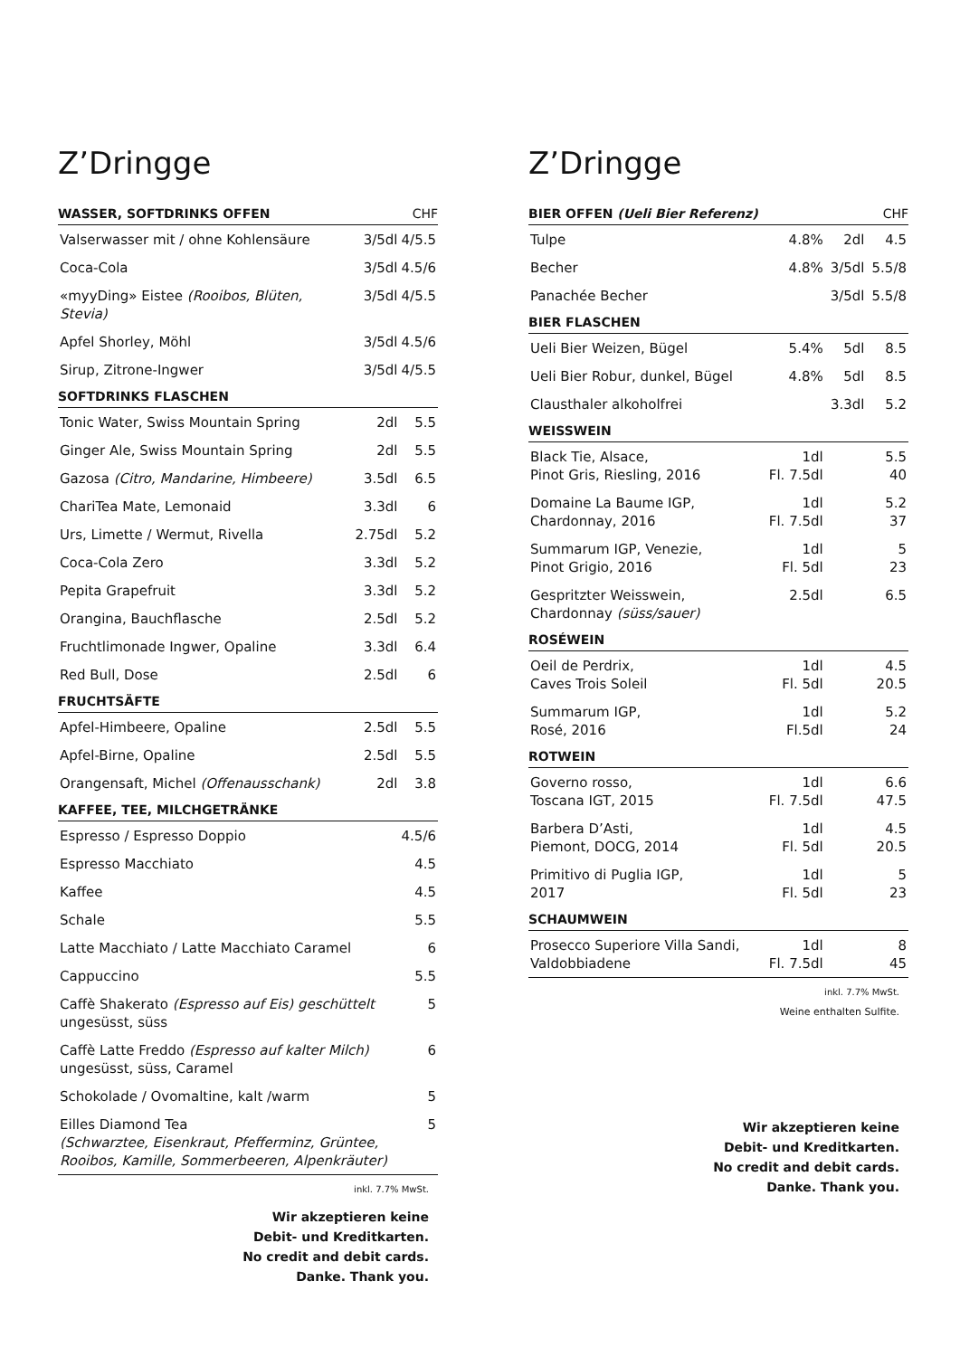Z’Dringge
| WASSER, SOFTDRINKS OFFEN | CHF | |
| --- | --- | --- |
| Valserwasser mit / ohne Kohlensäure | 3/5dl | 4/5.5 |
| Coca-Cola | 3/5dl | 4.5/6 |
| «myyDing» Eistee (Rooibos, Blüten, Stevia) | 3/5dl | 4/5.5 |
| Apfel Shorley, Möhl | 3/5dl | 4.5/6 |
| Sirup, Zitrone-Ingwer | 3/5dl | 4/5.5 |
| SOFTDRINKS FLASCHEN | | |
| Tonic Water, Swiss Mountain Spring | 2dl | 5.5 |
| Ginger Ale, Swiss Mountain Spring | 2dl | 5.5 |
| Gazosa (Citro, Mandarine, Himbeere) | 3.5dl | 6.5 |
| ChariTea Mate, Lemonaid | 3.3dl | 6 |
| Urs, Limette / Wermut, Rivella | 2.75dl | 5.2 |
| Coca-Cola Zero | 3.3dl | 5.2 |
| Pepita Grapefruit | 3.3dl | 5.2 |
| Orangina, Bauchflasche | 2.5dl | 5.2 |
| Fruchtlimonade Ingwer, Opaline | 3.3dl | 6.4 |
| Red Bull, Dose | 2.5dl | 6 |
| FRUCHTSÄFTE | | |
| Apfel-Himbeere, Opaline | 2.5dl | 5.5 |
| Apfel-Birne, Opaline | 2.5dl | 5.5 |
| Orangensaft, Michel (Offenausschank) | 2dl | 3.8 |
| KAFFEE, TEE, MILCHGETRÄNKE | | |
| Espresso / Espresso Doppio | | 4.5/6 |
| Espresso Macchiato | | 4.5 |
| Kaffee | | 4.5 |
| Schale | | 5.5 |
| Latte Macchiato / Latte Macchiato Caramel | | 6 |
| Cappuccino | | 5.5 |
| Caffè Shakerato (Espresso auf Eis) geschüttelt ungesüsst, süss | | 5 |
| Caffè Latte Freddo (Espresso auf kalter Milch) ungesüsst, süss, Caramel | | 6 |
| Schokolade / Ovomaltine, kalt /warm | | 5 |
| Eilles Diamond Tea (Schwarztee, Eisenkraut, Pfefferminz, Grüntee, Rooibos, Kamille, Sommerbeeren, Alpenkräuter) | | 5 |
inkl. 7.7% MwSt.
Wir akzeptieren keine
Debit- und Kreditkarten.
No credit and debit cards.
Danke. Thank you.
Z’Dringge
| BIER OFFEN (Ueli Bier Referenz) | | | CHF |
| --- | --- | --- | --- |
| Tulpe | 4.8% | 2dl | 4.5 |
| Becher | 4.8% | 3/5dl | 5.5/8 |
| Panachée Becher | | 3/5dl | 5.5/8 |
| BIER FLASCHEN | | | |
| Ueli Bier Weizen, Bügel | 5.4% | 5dl | 8.5 |
| Ueli Bier Robur, dunkel, Bügel | 4.8% | 5dl | 8.5 |
| Clausthaler alkoholfrei | | 3.3dl | 5.2 |
| WEISSWEIN | | | |
| Black Tie, Alsace, Pinot Gris, Riesling, 2016 | 1dl Fl. 7.5dl | | 5.5 40 |
| Domaine La Baume IGP, Chardonnay, 2016 | 1dl Fl. 7.5dl | | 5.2 37 |
| Summarum IGP, Venezie, Pinot Grigio, 2016 | 1dl Fl. 5dl | | 5 23 |
| Gespritzter Weisswein, Chardonnay (süss/sauer) | 2.5dl | | 6.5 |
| ROSÉWEIN | | | |
| Oeil de Perdrix, Caves Trois Soleil | 1dl Fl. 5dl | | 4.5 20.5 |
| Summarum IGP, Rosé, 2016 | 1dl Fl.5dl | | 5.2 24 |
| ROTWEIN | | | |
| Governo rosso, Toscana IGT, 2015 | 1dl Fl. 7.5dl | | 6.6 47.5 |
| Barbera D’Asti, Piemont, DOCG, 2014 | 1dl Fl. 5dl | | 4.5 20.5 |
| Primitivo di Puglia IGP, 2017 | 1dl Fl. 5dl | | 5 23 |
| SCHAUMWEIN | | | |
| Prosecco Superiore Villa Sandi, Valdobbiadene | 1dl Fl. 7.5dl | | 8 45 |
inkl. 7.7% MwSt.
Weine enthalten Sulfite.
Wir akzeptieren keine
Debit- und Kreditkarten.
No credit and debit cards.
Danke. Thank you.